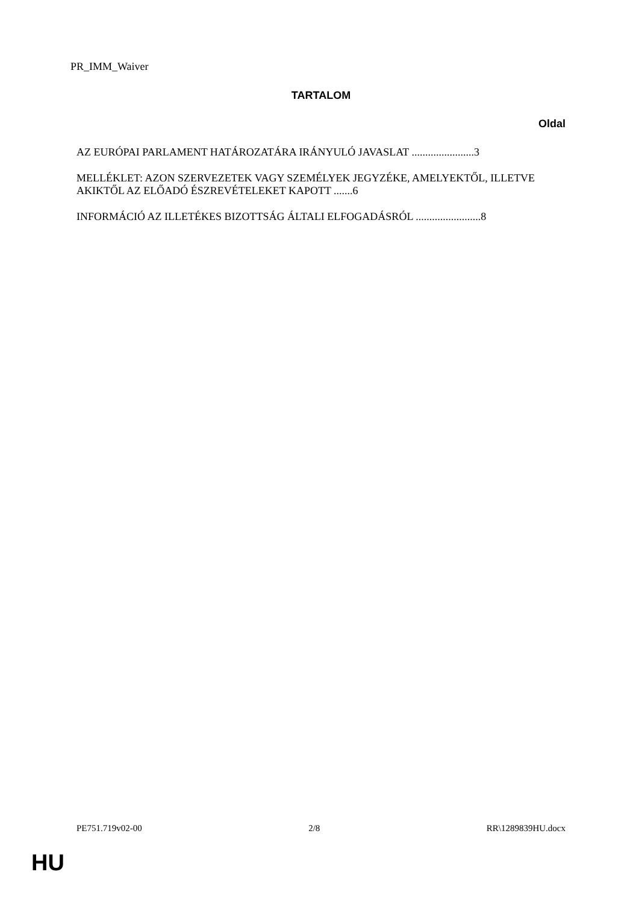PR_IMM_Waiver
TARTALOM
Oldal
AZ EURÓPAI PARLAMENT HATÁROZATÁRA IRÁNYULÓ JAVASLAT .......................3
MELLÉKLET: AZON SZERVEZETEK VAGY SZEMÉLYEK JEGYZÉKE, AMELYEKTŐL, ILLETVE AKIKTŐL AZ ELŐADÓ ÉSZREVÉTELEKET KAPOTT .......6
INFORMÁCIÓ AZ ILLETÉKES BIZOTTSÁG ÁLTALI ELFOGADÁSRÓL ........................8
PE751.719v02-00 2/8 RR\1289839HU.docx
HU